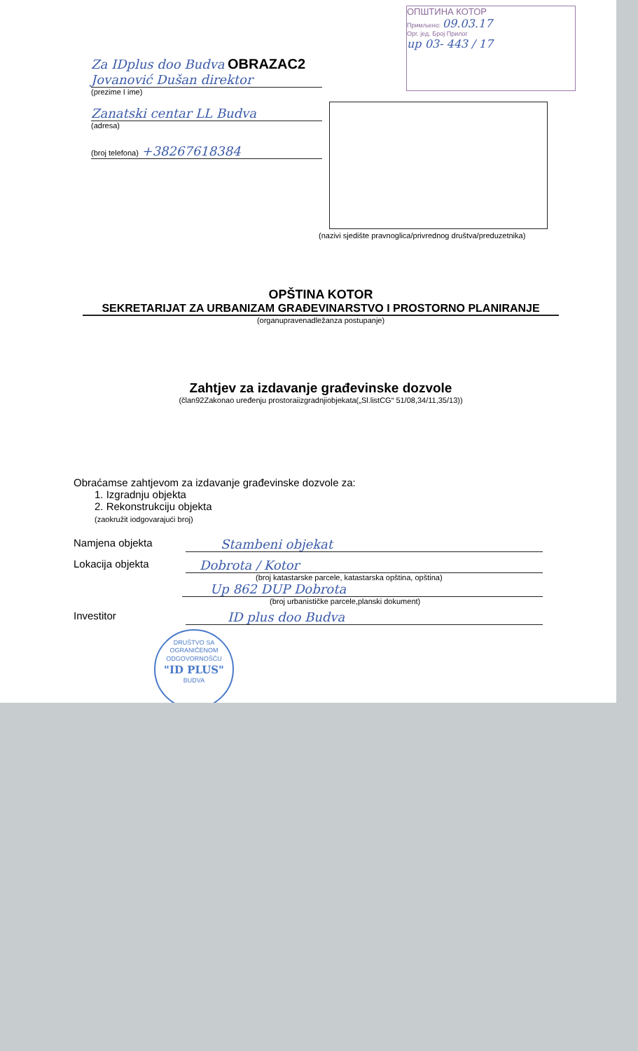ОПШТИНА КОТОР
Примљено: 09.03.17
Орг. јед. Број Прилог
up 03- 443 / 17
Za IDplus doo Budva OBRAZAC2
Jovanović Dušan direktor
(prezime I ime)
Zanatski centar LL Budva
(adresa)
(broj telefona) +38267618384
(nazivi sjedište pravnoglica/privrednog društva/preduzetnika)
OPŠTINA KOTOR
SEKRETARIJAT ZA URBANIZAM GRAĐEVINARSTVO I PROSTORNO PLANIRANJE
(organupravenadležanza postupanje)
Zahtjev za izdavanje građevinske dozvole
(član92Zakonao uređenju prostoraiizgradnjiobjekata(„Sl.listCG“ 51/08,34/11,35/13))
Obraćamse zahtjevom za izdavanje građevinske dozvole za:
1. Izgradnju objekta
2. Rekonstrukciju objekta
(zaokružit iodgovarajući broj)
Namjena objekta Stambeni objekat
Lokacija objekta Dobrota / Kotor
(broj katastarske parcele, katastarska opština, opština)
Up 862 DUP Dobrota
(broj urbanističke parcele,planski dokument)
Investitor ID plus doo Budva
DRUŠTVO SA OGRANIČENOM ODGOVORNOŠĆU
"ID PLUS"
BUDVA